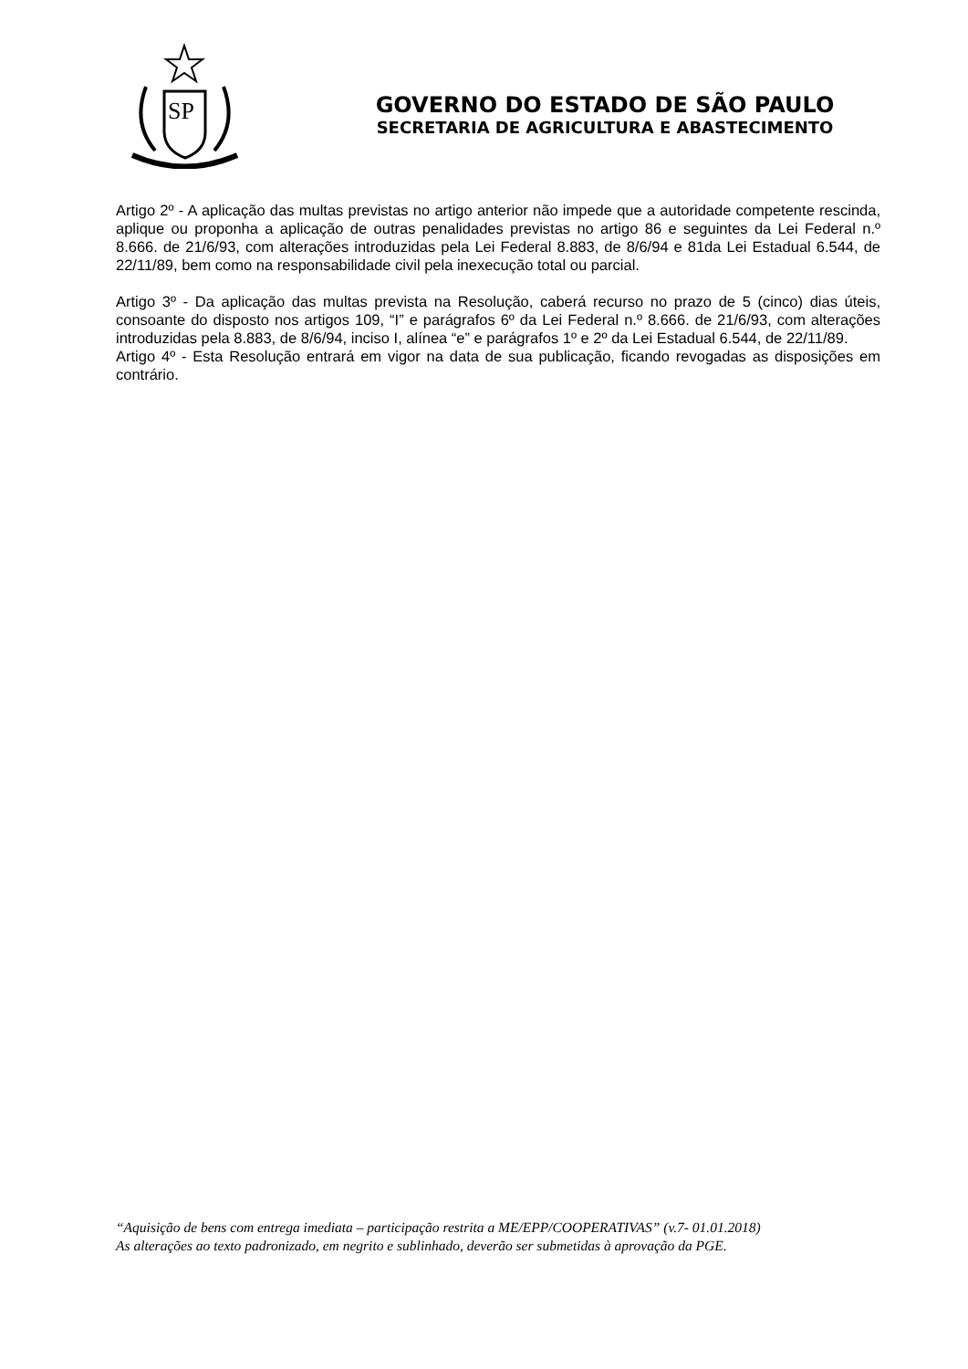SP
GOVERNO DO ESTADO DE SÃO PAULO
SECRETARIA DE AGRICULTURA E ABASTECIMENTO
Artigo 2º - A aplicação das multas previstas no artigo anterior não impede que a autoridade competente rescinda, aplique ou proponha a aplicação de outras penalidades previstas no artigo 86 e seguintes da Lei Federal n.º 8.666. de 21/6/93, com alterações introduzidas pela Lei Federal 8.883, de 8/6/94 e 81da Lei Estadual 6.544, de 22/11/89, bem como na responsabilidade civil pela inexecução total ou parcial.
Artigo 3º - Da aplicação das multas prevista na Resolução, caberá recurso no prazo de 5 (cinco) dias úteis, consoante do disposto nos artigos 109, “I” e parágrafos 6º da Lei Federal n.º 8.666. de 21/6/93, com alterações introduzidas pela 8.883, de 8/6/94, inciso I, alínea “e” e parágrafos 1º e 2º da Lei Estadual 6.544, de 22/11/89.
Artigo 4º - Esta Resolução entrará em vigor na data de sua publicação, ficando revogadas as disposições em contrário.
“Aquisição de bens com entrega imediata – participação restrita a ME/EPP/COOPERATIVAS” (v.7- 01.01.2018)
As alterações ao texto padronizado, em negrito e sublinhado, deverão ser submetidas à aprovação da PGE.